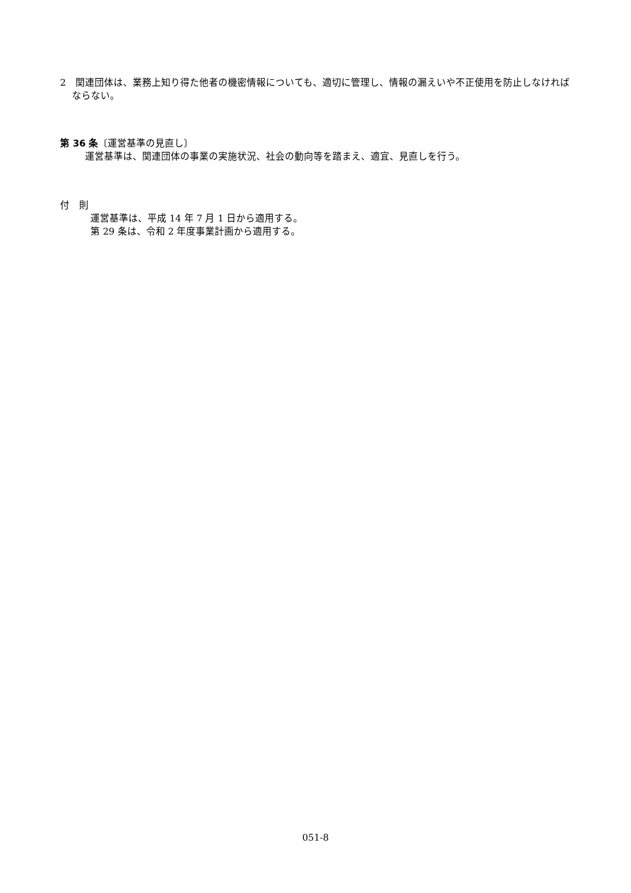2　関連団体は、業務上知り得た他者の機密情報についても、適切に管理し、情報の漏えいや不正使用を防止しなければならない。
第 36 条〔運営基準の見直し〕
運営基準は、関連団体の事業の実施状況、社会の動向等を踏まえ、適宜、見直しを行う。
付　則
運営基準は、平成 14 年 7 月 1 日から適用する。
第 29 条は、令和 2 年度事業計画から適用する。
051-8